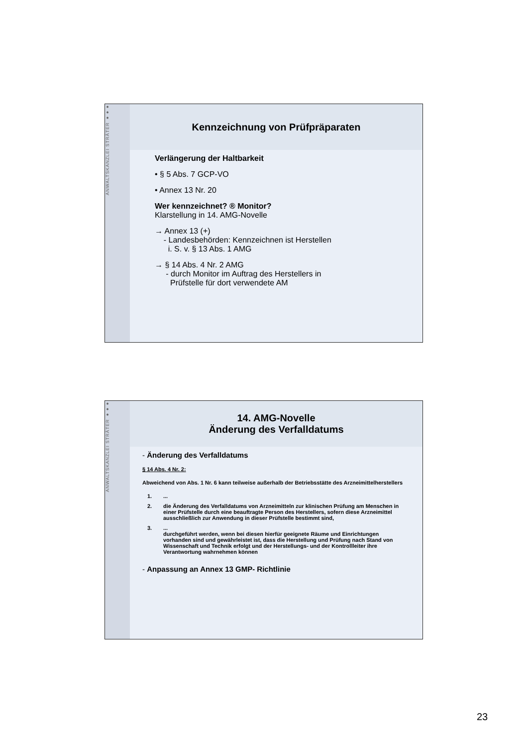ANWALTSKANZLEI STRÄTER ●●●
Kennzeichnung von Prüfpräparaten
Verlängerung der Haltbarkeit
• § 5 Abs. 7 GCP-VO
• Annex 13 Nr. 20
Wer kennzeichnet? ® Monitor?
Klarstellung in 14. AMG-Novelle
→ Annex 13 (+)
- Landesbehörden: Kennzeichnen ist Herstellen
i. S. v. § 13 Abs. 1 AMG
→ § 14 Abs. 4 Nr. 2 AMG
- durch Monitor im Auftrag des Herstellers in
Prüfstelle für dort verwendete AM
ANWALTSKANZLEI STRÄTER ●●●
14. AMG-Novelle
Änderung des Verfalldatums
- Änderung des Verfalldatums
§ 14 Abs. 4 Nr. 2:
Abweichend von Abs. 1 Nr. 6 kann teilweise außerhalb der Betriebsstätte des Arzneimittelherstellers
1....
2. die Änderung des Verfalldatums von Arzneimitteln zur klinischen Prüfung am Menschen in einer Prüfstelle durch eine beauftragte Person des Herstellers, sofern diese Arzneimittel ausschließlich zur Anwendung in dieser Prüfstelle bestimmt sind,
3....
durchgeführt werden, wenn bei diesen hierfür geeignete Räume und Einrichtungen vorhanden sind und gewährleistet ist, dass die Herstellung und Prüfung nach Stand von Wissenschaft und Technik erfolgt und der Herstellungs- und der Kontrollleiter ihre Verantwortung wahrnehmen können
- Anpassung an Annex 13 GMP- Richtlinie
23